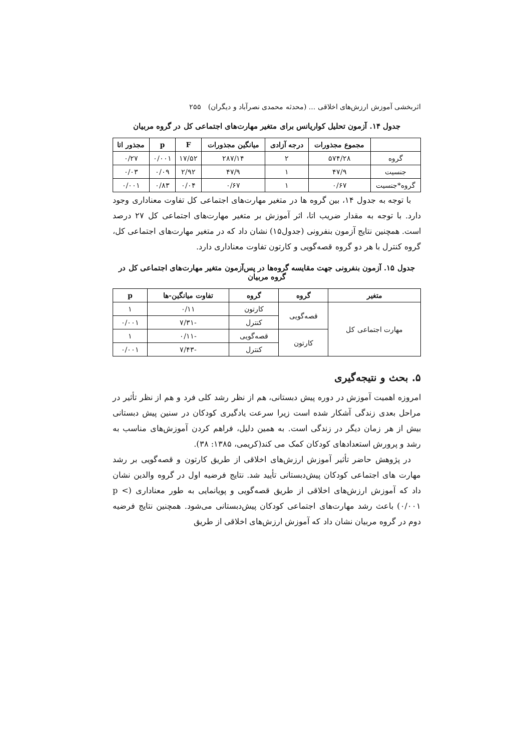اثربخشی آموزش ارزش‌های اخلاقی ... (محدثه محمدی نصرآباد و دیگران) ۲۵۵
جدول ۱۴. آزمون تحلیل کواریانس برای متغیر مهارت‌های اجتماعی کل در گروه مربیان
| | مجموع مجذورات | درجه آزادی | میانگین مجذورات | F | p | مجذور اتا |
| --- | --- | --- | --- | --- | --- | --- |
| گروه | ۵۷۴/۲۸ | ۲ | ۲۸۷/۱۴ | ۱۷/۵۲ | ۰/۰۰۱ | ۰/۲۷ |
| جنسیت | ۴۷/۹ | ۱ | ۴۷/۹ | ۲/۹۲ | ۰/۰۹ | ۰/۰۳ |
| گروه*جنسیت | ۰/۶۷ | ۱ | ۰/۶۷ | ۰/۰۴ | ۰/۸۳ | ۰/۰۰۱ |
با توجه به جدول ۱۴، بین گروه ها در متغیر مهارت‌های اجتماعی کل تفاوت معناداری وجود دارد. با توجه به مقدار ضریب اتا، اثر آموزش بر متغیر مهارت‌های اجتماعی کل ۲۷ درصد است. همچنین نتایج آزمون بنفرونی (جدول۱۵) نشان داد که در متغیر مهارت‌های اجتماعی کل، گروه کنترل با هر دو گروه قصه‌گویی و کارتون تفاوت معناداری دارد.
جدول ۱۵. آزمون بنفرونی جهت مقایسه گروه‌ها در پس‌آزمون متغیر مهارت‌های اجتماعی کل در گروه مربیان
| متغیر | گروه | گروه | تفاوت میانگین-ها | p |
| --- | --- | --- | --- | --- |
| مهارت اجتماعی کل | قصه‌گویی | کارتون | ۰/۱۱ | ۱ |
| | | کنترل | -۷/۳۱ | ۰/۰۰۱ |
| | کارتون | قصه‌گویی | -۰/۱۱ | ۱ |
| | | کنترل | -۷/۴۳ | ۰/۰۰۱ |
۵. بحث و نتیجه‌گیری
امروزه اهمیت آموزش در دوره پیش دبستانی، هم از نظر رشد کلی فرد و هم از نظر تأثیر در مراحل بعدی زندگی آشکار شده است زیرا سرعت یادگیری کودکان در سنین پیش دبستانی بیش از هر زمان دیگر در زندگی است. به همین دلیل، فراهم کردن آموزش‌های مناسب به رشد و پرورش استعدادهای کودکان کمک می کند(کریمی، ۱۳۸۵: ۳۸).
در پژوهش حاضر تأثیر آموزش ارزش‌های اخلاقی از طریق کارتون و قصه‌گویی بر رشد مهارت های اجتماعی کودکان پیش‌دبستانی تأیید شد. نتایج فرضیه اول در گروه والدین نشان داد که آموزش ارزش‌های اخلاقی از طریق قصه‌گویی و پویانمایی به طور معناداری (p < ۰/۰۰۱) باعث رشد مهارت‌های اجتماعی کودکان پیش‌دبستانی می‌شود. همچنین نتایج فرضیه دوم در گروه مربیان نشان داد که آموزش ارزش‌های اخلاقی از طریق